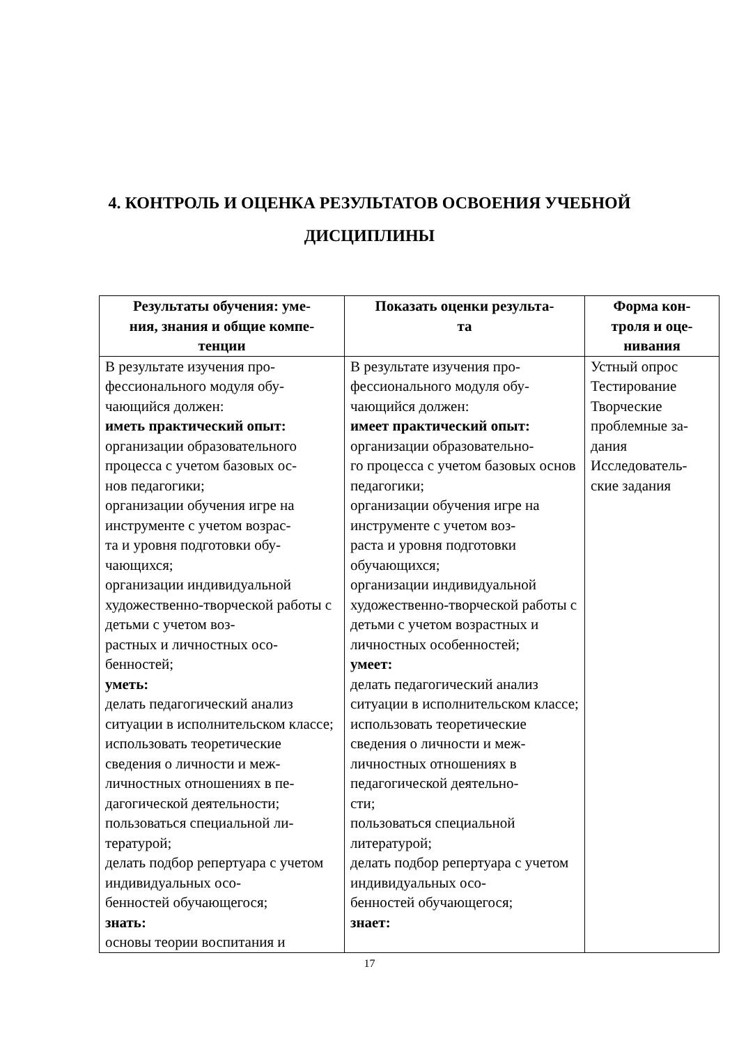4. КОНТРОЛЬ И ОЦЕНКА РЕЗУЛЬТАТОВ ОСВОЕНИЯ УЧЕБНОЙ
ДИСЦИПЛИНЫ
| Результаты обучения: уме- ния, знания и общие компе- тенции | Показать оценки результа- та | Форма кон- троля и оце- нивания |
| --- | --- | --- |
| В результате изучения про- фессионального модуля обу- чающийся должен: иметь практический опыт: организации образовательного процесса с учетом базовых ос- нов педагогики; организации обучения игре на инструменте с учетом возрас- та и уровня подготовки обу- чающихся; организации индивидуальной художественно-творческой работы с детьми с учетом воз- растных и личностных осо- бенностей; уметь: делать педагогический анализ ситуации в исполнительском классе; использовать теоретические сведения о личности и меж- личностных отношениях в пе- дагогической деятельности; пользоваться специальной ли- тературой; делать подбор репертуара с учетом индивидуальных осо- бенностей обучающегося; знать: основы теории воспитания и | В результате изучения про- фессионального модуля обу- чающийся должен: имеет практический опыт: организации образовательно- го процесса с учетом базовых основ педагогики; организации обучения игре на инструменте с учетом воз- раста и уровня подготовки обучающихся; организации индивидуальной художественно-творческой работы с детьми с учетом возрастных и личностных особенностей; умеет: делать педагогический анализ ситуации в исполнительском классе; использовать теоретические сведения о личности и меж- личностных отношениях в педагогической деятельно- сти; пользоваться специальной литературой; делать подбор репертуара с учетом индивидуальных осо- бенностей обучающегося; знает: | Устный опрос Тестирование Творческие проблемные за- дания Исследователь- ские задания |
17